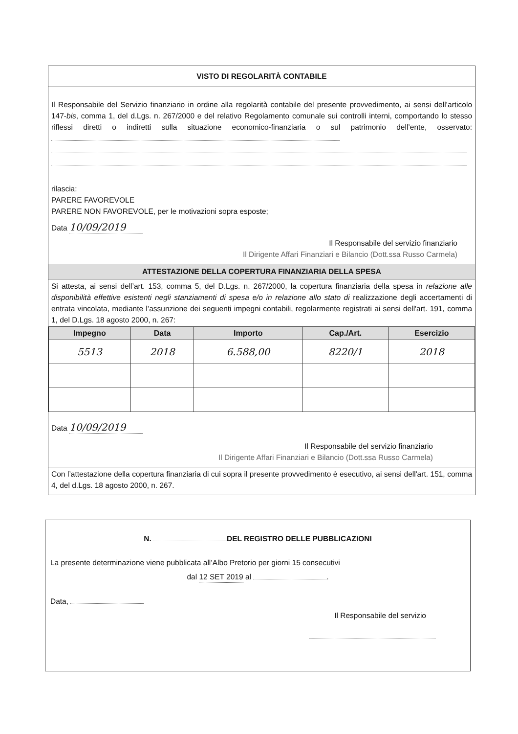VISTO DI REGOLARITÀ CONTABILE
Il Responsabile del Servizio finanziario in ordine alla regolarità contabile del presente provvedimento, ai sensi dell’articolo 147-bis, comma 1, del d.Lgs. n. 267/2000 e del relativo Regolamento comunale sui controlli interni, comportando lo stesso riflessi diretti o indiretti sulla situazione economico-finanziaria o sul patrimonio dell’ente, osservato:
rilascia:
PARERE FAVOREVOLE
PARERE NON FAVOREVOLE, per le motivazioni sopra esposte;
Data 10/09/2019
Il Responsabile del servizio finanziario
Il Dirigente Affari Finanziari e Bilancio (Dott.ssa Russo Carmela)
ATTESTAZIONE DELLA COPERTURA FINANZIARIA DELLA SPESA
Si attesta, ai sensi dell’art. 153, comma 5, del D.Lgs. n. 267/2000, la copertura finanziaria della spesa in relazione alle disponibilità effettive esistenti negli stanziamenti di spesa e/o in relazione allo stato di realizzazione degli accertamenti di entrata vincolata, mediante l’assunzione dei seguenti impegni contabili, regolarmente registrati ai sensi dell'art. 191, comma 1, del D.Lgs. 18 agosto 2000, n. 267:
| Impegno | Data | Importo | Cap./Art. | Esercizio |
| --- | --- | --- | --- | --- |
| 5513 | 2018 | 6.588,00 | 8220/1 | 2018 |
Data 10/09/2019
Il Responsabile del servizio finanziario
Il Dirigente Affari Finanziari e Bilancio (Dott.ssa Russo Carmela)
Con l’attestazione della copertura finanziaria di cui sopra il presente provvedimento è esecutivo, ai sensi dell'art. 151, comma 4, del d.Lgs. 18 agosto 2000, n. 267.
N. DEL REGISTRO DELLE PUBBLICAZIONI
La presente determinazione viene pubblicata all’Albo Pretorio per giorni 15 consecutivi
dal 12 SET 2019 al .
Data,
Il Responsabile del servizio